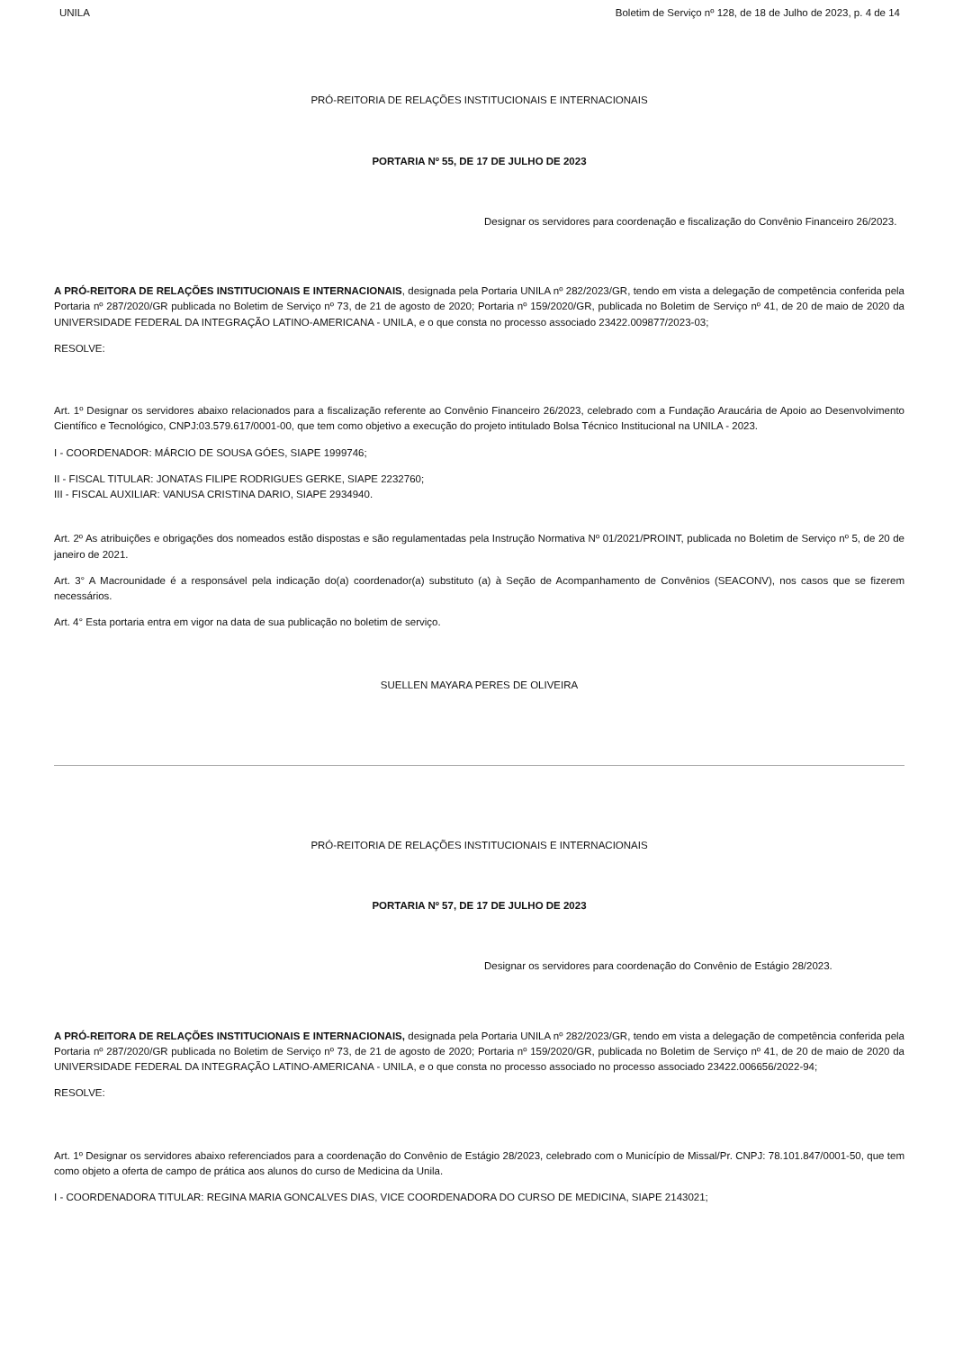UNILA Boletim de Serviço nº 128, de 18 de Julho de 2023, p. 4 de 14
PRÓ-REITORIA DE RELAÇÕES INSTITUCIONAIS E INTERNACIONAIS
PORTARIA Nº 55, DE 17 DE JULHO DE 2023
Designar os servidores para coordenação e fiscalização do Convênio Financeiro 26/2023.
A PRÓ-REITORA DE RELAÇÕES INSTITUCIONAIS E INTERNACIONAIS, designada pela Portaria UNILA nº 282/2023/GR, tendo em vista a delegação de competência conferida pela Portaria nº 287/2020/GR publicada no Boletim de Serviço nº 73, de 21 de agosto de 2020; Portaria nº 159/2020/GR, publicada no Boletim de Serviço nº 41, de 20 de maio de 2020 da UNIVERSIDADE FEDERAL DA INTEGRAÇÃO LATINO-AMERICANA - UNILA, e o que consta no processo associado 23422.009877/2023-03;
RESOLVE:
Art. 1º Designar os servidores abaixo relacionados para a fiscalização referente ao Convênio Financeiro 26/2023, celebrado com a Fundação Araucária de Apoio ao Desenvolvimento Científico e Tecnológico, CNPJ:03.579.617/0001-00, que tem como objetivo a execução do projeto intitulado Bolsa Técnico Institucional na UNILA - 2023.
I - COORDENADOR: MÁRCIO DE SOUSA GÓES, SIAPE 1999746;
II - FISCAL TITULAR: JONATAS FILIPE RODRIGUES GERKE, SIAPE 2232760;
III - FISCAL AUXILIAR: VANUSA CRISTINA DARIO, SIAPE 2934940.
Art. 2º As atribuições e obrigações dos nomeados estão dispostas e são regulamentadas pela Instrução Normativa Nº 01/2021/PROINT, publicada no Boletim de Serviço nº 5, de 20 de janeiro de 2021.
Art. 3° A Macrounidade é a responsável pela indicação do(a) coordenador(a) substituto (a) à Seção de Acompanhamento de Convênios (SEACONV), nos casos que se fizerem necessários.
Art. 4° Esta portaria entra em vigor na data de sua publicação no boletim de serviço.
SUELLEN MAYARA PERES DE OLIVEIRA
PRÓ-REITORIA DE RELAÇÕES INSTITUCIONAIS E INTERNACIONAIS
PORTARIA Nº 57, DE 17 DE JULHO DE 2023
Designar os servidores para coordenação do Convênio de Estágio 28/2023.
A PRÓ-REITORA DE RELAÇÕES INSTITUCIONAIS E INTERNACIONAIS, designada pela Portaria UNILA nº 282/2023/GR, tendo em vista a delegação de competência conferida pela Portaria nº 287/2020/GR publicada no Boletim de Serviço nº 73, de 21 de agosto de 2020; Portaria nº 159/2020/GR, publicada no Boletim de Serviço nº 41, de 20 de maio de 2020 da UNIVERSIDADE FEDERAL DA INTEGRAÇÃO LATINO-AMERICANA - UNILA, e o que consta no processo associado no processo associado 23422.006656/2022-94;
RESOLVE:
Art. 1º Designar os servidores abaixo referenciados para a coordenação do Convênio de Estágio 28/2023, celebrado com o Município de Missal/Pr. CNPJ: 78.101.847/0001-50, que tem como objeto a oferta de campo de prática aos alunos do curso de Medicina da Unila.
I - COORDENADORA TITULAR: REGINA MARIA GONCALVES DIAS, VICE COORDENADORA DO CURSO DE MEDICINA, SIAPE 2143021;